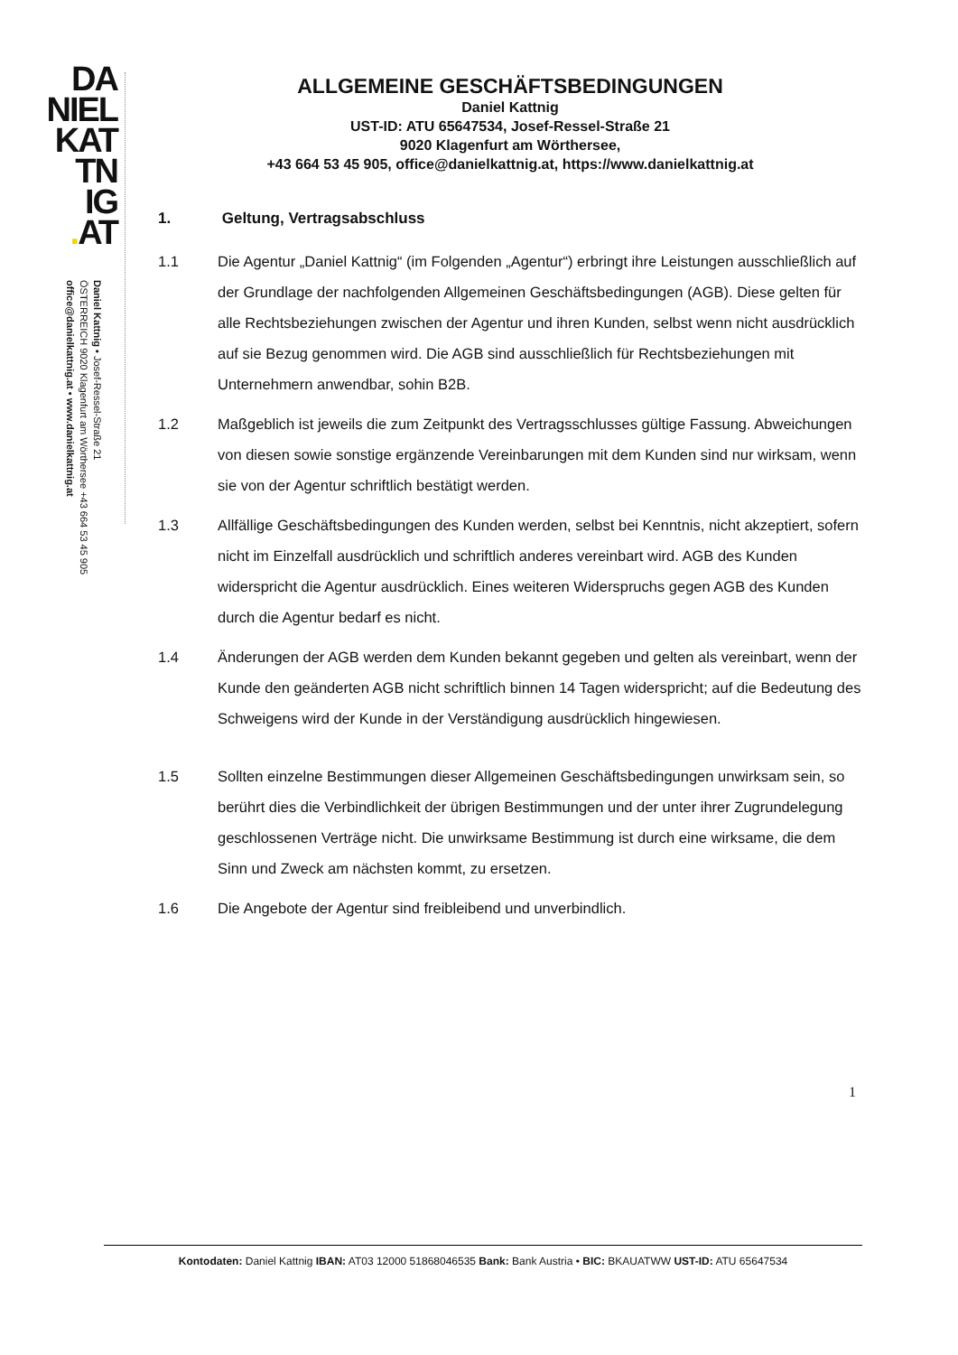DA
NIEL
KAT
TN
IG
. AT
Daniel Kattnig • Josef-Ressel-Straße 21
ÖSTERREICH 9020 Klagenfurt am Wörthersee +43 664 53 45 905
office@danielkattnig.at • www.danielkattnig.at
ALLGEMEINE GESCHÄFTSBEDINGUNGEN
Daniel Kattnig
UST-ID: ATU 65647534, Josef-Ressel-Straße 21
9020 Klagenfurt am Wörthersee,
+43 664 53 45 905, office@danielkattnig.at, https://www.danielkattnig.at
1. Geltung, Vertragsabschluss
1.1 Die Agentur „Daniel Kattnig“ (im Folgenden „Agentur“) erbringt ihre Leistungen ausschließlich auf der Grundlage der nachfolgenden Allgemeinen Geschäftsbedingungen (AGB). Diese gelten für alle Rechtsbeziehungen zwischen der Agentur und ihren Kunden, selbst wenn nicht ausdrücklich auf sie Bezug genommen wird. Die AGB sind ausschließlich für Rechtsbeziehungen mit Unternehmern anwendbar, sohin B2B.
1.2 Maßgeblich ist jeweils die zum Zeitpunkt des Vertragsschlusses gültige Fassung. Abweichungen von diesen sowie sonstige ergänzende Vereinbarungen mit dem Kunden sind nur wirksam, wenn sie von der Agentur schriftlich bestätigt werden.
1.3 Allfällige Geschäftsbedingungen des Kunden werden, selbst bei Kenntnis, nicht akzeptiert, sofern nicht im Einzelfall ausdrücklich und schriftlich anderes vereinbart wird. AGB des Kunden widerspricht die Agentur ausdrücklich. Eines weiteren Widerspruchs gegen AGB des Kunden durch die Agentur bedarf es nicht.
1.4 Änderungen der AGB werden dem Kunden bekannt gegeben und gelten als vereinbart, wenn der Kunde den geänderten AGB nicht schriftlich binnen 14 Tagen widerspricht; auf die Bedeutung des Schweigens wird der Kunde in der Verständigung ausdrücklich hingewiesen.
1.5 Sollten einzelne Bestimmungen dieser Allgemeinen Geschäftsbedingungen unwirksam sein, so berührt dies die Verbindlichkeit der übrigen Bestimmungen und der unter ihrer Zugrundelegung geschlossenen Verträge nicht. Die unwirksame Bestimmung ist durch eine wirksame, die dem Sinn und Zweck am nächsten kommt, zu ersetzen.
1.6 Die Angebote der Agentur sind freibleibend und unverbindlich.
1
Kontodaten: Daniel Kattnig IBAN: AT03 12000 51868046535 Bank: Bank Austria • BIC: BKAUATWW UST-ID: ATU 65647534